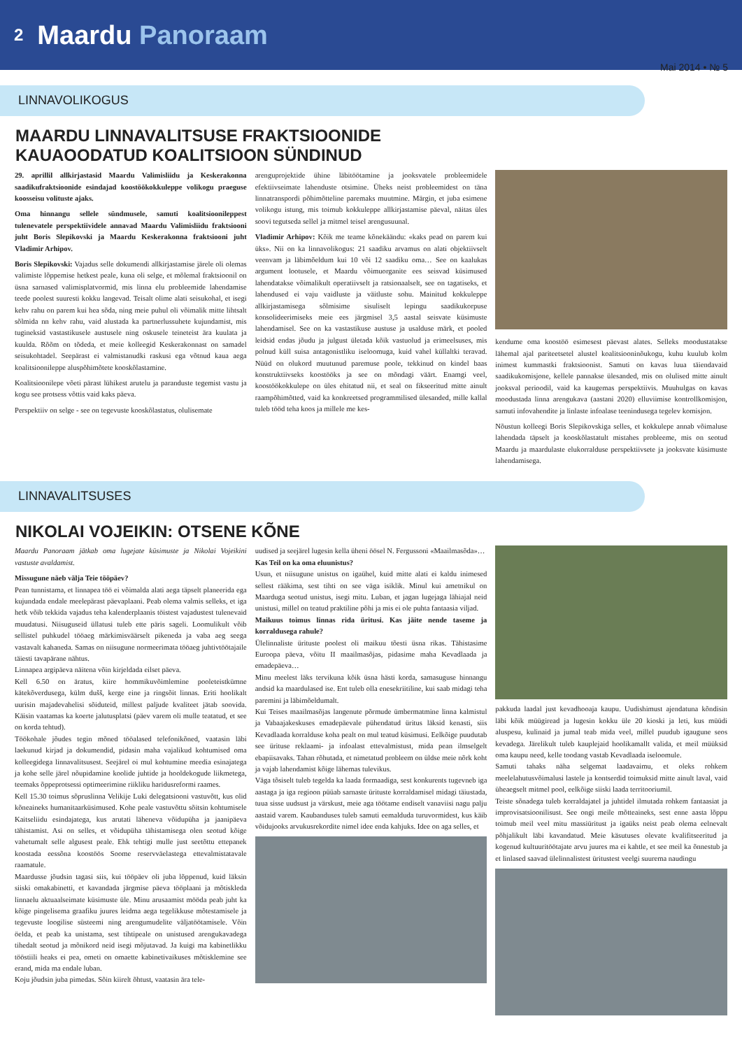2 Maardu Panoraam
Mai 2014 • № 5
LINNAVOLIKOGUS
MAARDU LINNAVALITSUSE FRAKTSIOONIDE KAUAOODATUD KOALITSIOON SÜNDINUD
29. aprillil allkirjastasid Maardu Valimisliidu ja Keskerakonna saadikufraktsioonide esindajad koostöökokkuleppe volikogu praeguse koosseisu volituste ajaks.
Oma hinnangu sellele sündmusele, samuti koalitsioonileppest tulenevatele perspektiividele annavad Maardu Valimisliidu fraktsiooni juht Boris Slepikovski ja Maardu Keskerakonna fraktsiooni juht Vladimir Arhipov.
Boris Slepikovski: Vajadus selle dokumendi allkirjastamise järele oli olemas valimiste lõppemise hetkest peale, kuna oli selge, et mõlemal fraktsioonil on üsna sarnased valimisplatvormid, mis linna elu probleemide lahendamise teede poolest suuresti kokku langevad. Teisalt olime alati seisukohal, et isegi kehv rahu on parem kui hea sõda, ning meie puhul oli võimalik mitte lihtsalt sõlmida nn kehv rahu, vaid alustada ka partnerlussuhete kujundamist, mis tugineksid vastastikusele austusele ning oskusele teineteist ära kuulata ja kuulda. Rõõm on tõdeda, et meie kolleegid Keskerakonnast on samadel seisukohtadel. Seepärast ei valmistanudki raskusi ega võtnud kaua aega koalitsioonileppe aluspõhimõtete kooskõlastamine.
Koalitsioonilepe võeti pärast lühikest arutelu ja paranduste tegemist vastu ja kogu see protsess võttis vaid kaks päeva.
Perspektiiv on selge - see on tegevuste kooskõlastatus, olulisemate
arenguprojektide ühine läbitöötamine ja jooksvatele probleemidele efektiivseimate lahenduste otsimine. Üheks neist probleemidest on täna linnatranspordi põhimõtteline paremaks muutmine. Märgin, et juba esimene volikogu istung, mis toimub kokkuleppe allkirjastamise päeval, näitas üles soovi tegutseda sellel ja mitmel teisel arengusuunal.
Vladimir Arhipov: Kõik me teame kõnekäändu: «kaks pead on parem kui üks». Nii on ka linnavolikogus: 21 saadiku arvamus on alati objektiivselt veenvam ja läbimõeldum kui 10 või 12 saadiku oma… See on kaalukas argument lootusele, et Maardu võimuorganite ees seisvad küsimused lahendatakse võimalikult operatiivselt ja ratsionaalselt, see on tagatiseks, et lahendused ei vaju vaidluste ja väitluste sohu. Mainitud kokkuleppe allkirjastamisega sõlmisime sisuliselt lepingu saadikukorpuse konsolideerimiseks meie ees järgmisel 3,5 aastal seisvate küsimuste lahendamisel. See on ka vastastikuse austuse ja usalduse märk, et pooled leidsid endas jõudu ja julgust ületada kõik vastuolud ja erimeelsuses, mis polnud küll suisa antagonistliku iseloomuga, kuid vahel küllaltki teravad. Nüüd on olukord muutunud paremuse poole, tekkinud on kindel baas konstruktiivseks koostööks ja see on mõndagi väärt. Enamgi veel, koostöökokkulepe on üles ehitatud nii, et seal on fikseeritud mitte ainult raampõhimõtted, vaid ka konkreetsed programmilised ülesanded, mille kallal tuleb tööd teha koos ja millele me kes-
kendume oma koostöö esimesest päevast alates. Selleks moodustatakse lähemal ajal pariteetsetel alustel koalitsiooninõukogu, kuhu kuulub kolm inimest kummastki fraktsioonist. Samuti on kavas luua täiendavaid saadikukomisjone, kellele pannakse ülesanded, mis on olulised mitte ainult jooksval perioodil, vaid ka kaugemas perspektiivis. Muuhulgas on kavas moodustada linna arengukava (aastani 2020) elluviimise kontrollkomisjon, samuti infovahendite ja linlaste infoalase teenindusega tegelev komisjon.
Nõustun kolleegi Boris Slepikovskiga selles, et kokkulepe annab võimaluse lahendada täpselt ja kooskõlastatult mistahes probleeme, mis on seotud Maardu ja maardulaste elukorralduse perspektiivsete ja jooksvate küsimuste lahendamisega.
LINNAVALITSUSES
NIKOLAI VOJEIKIN: OTSENE KÕNE
Maardu Panoraam jätkab oma lugejate küsimuste ja Nikolai Vojeikini vastuste avaldamist.
Missugune näeb välja Teie tööpäev?
Pean tunnistama, et linnapea töö ei võimalda alati aega täpselt planeerida ega kujundada endale meelepärast päevaplaani. Peab olema valmis selleks, et iga hetk võib tekkida vajadus teha kalenderplaanis töistest vajadustest tulenevaid muudatusi. Niisuguseid üllatusi tuleb ette päris sageli. Loomulikult võib sellistel puhkudel tööaeg märkimisväärselt pikeneda ja vaba aeg seega vastavalt kahaneda. Samas on niisugune normeerimata tööaeg juhtivtöötajaile täiesti tavapärane nähtus.
Linnapea argipäeva näitena võin kirjeldada eilset päeva.
Kell 6.50 on äratus, kiire hommikuvõimlemine pooleteistkümne kätekõverdusega, külm dušš, kerge eine ja ringsõit linnas. Eriti hoolikalt uurisin majadevahelisi sõiduteid, millest paljude kvaliteet jätab soovida. Käisin vaatamas ka koerte jalutusplatsi (päev varem oli mulle teatatud, et see on korda tehtud).
Töökohale jõudes tegin mõned tööalased telefonikõned, vaatasin läbi laekunud kirjad ja dokumendid, pidasin maha vajalikud kohtumised oma kolleegidega linnavalitsusest. Seejärel oi mul kohtumine meedia esinajatega ja kohe selle järel nõupidamine koolide juhtide ja hooldekogude liikmetega, teemaks õppeprotsessi optimeerimine riikliku haridusreformi raames.
Kell 15.30 toimus sõpruslinna Velikije Luki delegatsiooni vastuvõtt, kus olid kõneaineks humanitaarküsimused. Kohe peale vastuvõttu sõitsin kohtumisele Kaitseliidu esindajatega, kus arutati läheneva võidupüha ja jaanipäeva tähistamist. Asi on selles, et võidupüha tähistamisega olen seotud kõige vahetumalt selle algusest peale. Ehk tehtigi mulle just seetõttu ettepanek koostada eessõna koostöös Soome reservväelastega ettevalmistatavale raamatule.
Maardusse jõudsin tagasi siis, kui tööpäev oli juba lõppenud, kuid läksin siiski omakabinetti, et kavandada järgmise päeva tööplaani ja mõtiskleda linnaelu aktuaalseimate küsimuste üle. Minu arusaamist mööda peab juht ka kõige pingelisema graafiku juures leidma aega tegelikkuse mõtestamisele ja tegevuste loogilise süsteemi ning arengumudelite väljatöötamisele. Võin öelda, et peab ka unistama, sest tihtipeale on unistused arengukavadega tihedalt seotud ja mõnikord neid isegi mõjutavad. Ja kuigi ma kabinetlikku tööstiili heaks ei pea, ometi on omaette kabinetivaikuses mõtisklemine see erand, mida ma endale luban.
Koju jõudsin juba pimedas. Sõin kiirelt õhtust, vaatasin ära tele-
uudised ja seejärel lugesin kella üheni öösel N. Fergussoni «Maailmasõda»…
Kas Teil on ka oma eluunistus?
Usun, et niisugune unistus on igaühel, kuid mitte alati ei kaldu inimesed sellest rääkima, sest tihti on see väga isiklik. Minul kui ametnikul on Maarduga seotud unistus, isegi mitu. Luban, et jagan lugejaga lähiajal neid unistusi, millel on teatud praktiline põhi ja mis ei ole puhta fantaasia viljad.
Maikuus toimus linnas rida üritusi. Kas jäite nende taseme ja korraldusega rahule?
Ülelinnaliste ürituste poolest oli maikuu tõesti üsna rikas. Tähistasime Euroopa päeva, võitu II maailmasõjas, pidasime maha Kevadlaada ja emadepäeva…
Minu meelest läks tervikuna kõik üsna hästi korda, samasuguse hinnangu andsid ka maardulased ise. Ent tuleb olla enesekriitiline, kui saab midagi teha paremini ja läbimõeldumalt.
Kui Teises maailmasõjas langenute põrmude ümbermatmine linna kalmistul ja Vabaajakeskuses emadepäevale pühendatud üritus läksid kenasti, siis Kevadlaada korralduse koha pealt on mul teatud küsimusi. Eelkõige puudutab see ürituse reklaami- ja infoalast ettevalmistust, mida pean ilmselgelt ebapiisavaks. Tahan rõhutada, et nimetatud probleem on üldse meie nõrk koht ja vajab lahendamist kõige lähemas tulevikus.
Väga tõsiselt tuleb tegelda ka laada formaadiga, sest konkurents tugevneb iga aastaga ja iga regioon püüab sarnaste ürituste korraldamisel midagi täiustada, tuua sisse uudsust ja värskust, meie aga töötame endiselt vanaviisi nagu palju aastaid varem. Kaubanduses tuleb samuti eemalduda turuvormidest, kus käib võidujooks arvukusrekordite nimel idee enda kahjuks. Idee on aga selles, et
pakkuda laadal just kevadhooaja kaupu. Uudishimust ajendatuna kõndisin läbi kõik müügiread ja lugesin kokku üle 20 kioski ja leti, kus müüdi aluspesu, kulinaid ja jumal teab mida veel, millel puudub igaugune seos kevadega. Järelikult tuleb kauplejaid hoolikamallt valida, et meil müüksid oma kaupu need, kelle toodang vastab Kevadlaada iseloomule.
Samuti tahaks näha selgemat laadavaimu, et oleks rohkem meelelahutusvõimalusi lastele ja kontserdid toimuksid mitte ainult laval, vaid üheaegselt mitmel pool, eelkõige siiski laada territooriumil.
Teiste sõnadega tuleb korraldajatel ja juhtidel ilmutada rohkem fantaasiat ja improvisatsioonilisust. See ongi meile mõtteaineks, sest enne aasta lõppu toimub meil veel mitu massiüritust ja igaüks neist peab olema eelnevalt põhjalikult läbi kavandatud. Meie käsutuses olevate kvalifitseeritud ja kogenud kultuuritöötajate arvu juures ma ei kahtle, et see meil ka õnnestub ja et linlased saavad ülelinnalistest üritustest veelgi suurema naudingu